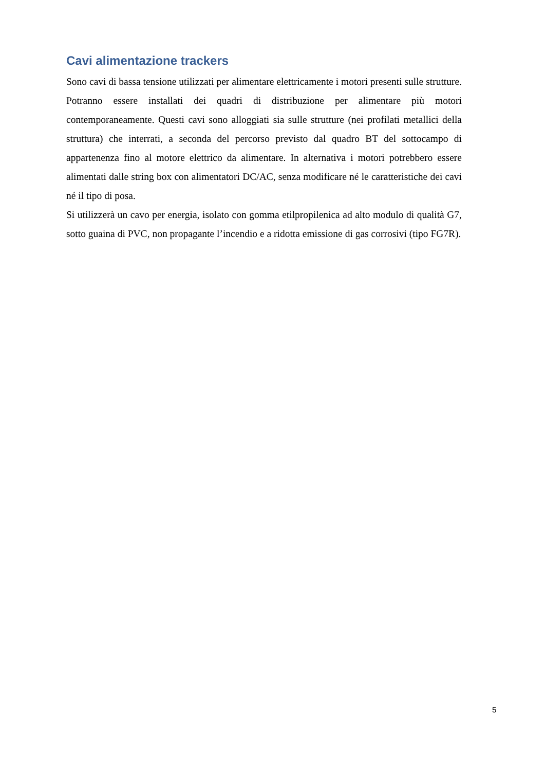Cavi alimentazione trackers
Sono cavi di bassa tensione utilizzati per alimentare elettricamente i motori presenti sulle strutture. Potranno essere installati dei quadri di distribuzione per alimentare più motori contemporaneamente. Questi cavi sono alloggiati sia sulle strutture (nei profilati metallici della struttura) che interrati, a seconda del percorso previsto dal quadro BT del sottocampo di appartenenza fino al motore elettrico da alimentare. In alternativa i motori potrebbero essere alimentati dalle string box con alimentatori DC/AC, senza modificare né le caratteristiche dei cavi né il tipo di posa.
Si utilizzerà un cavo per energia, isolato con gomma etilpropilenica ad alto modulo di qualità G7, sotto guaina di PVC, non propagante l’incendio e a ridotta emissione di gas corrosivi (tipo FG7R).
5